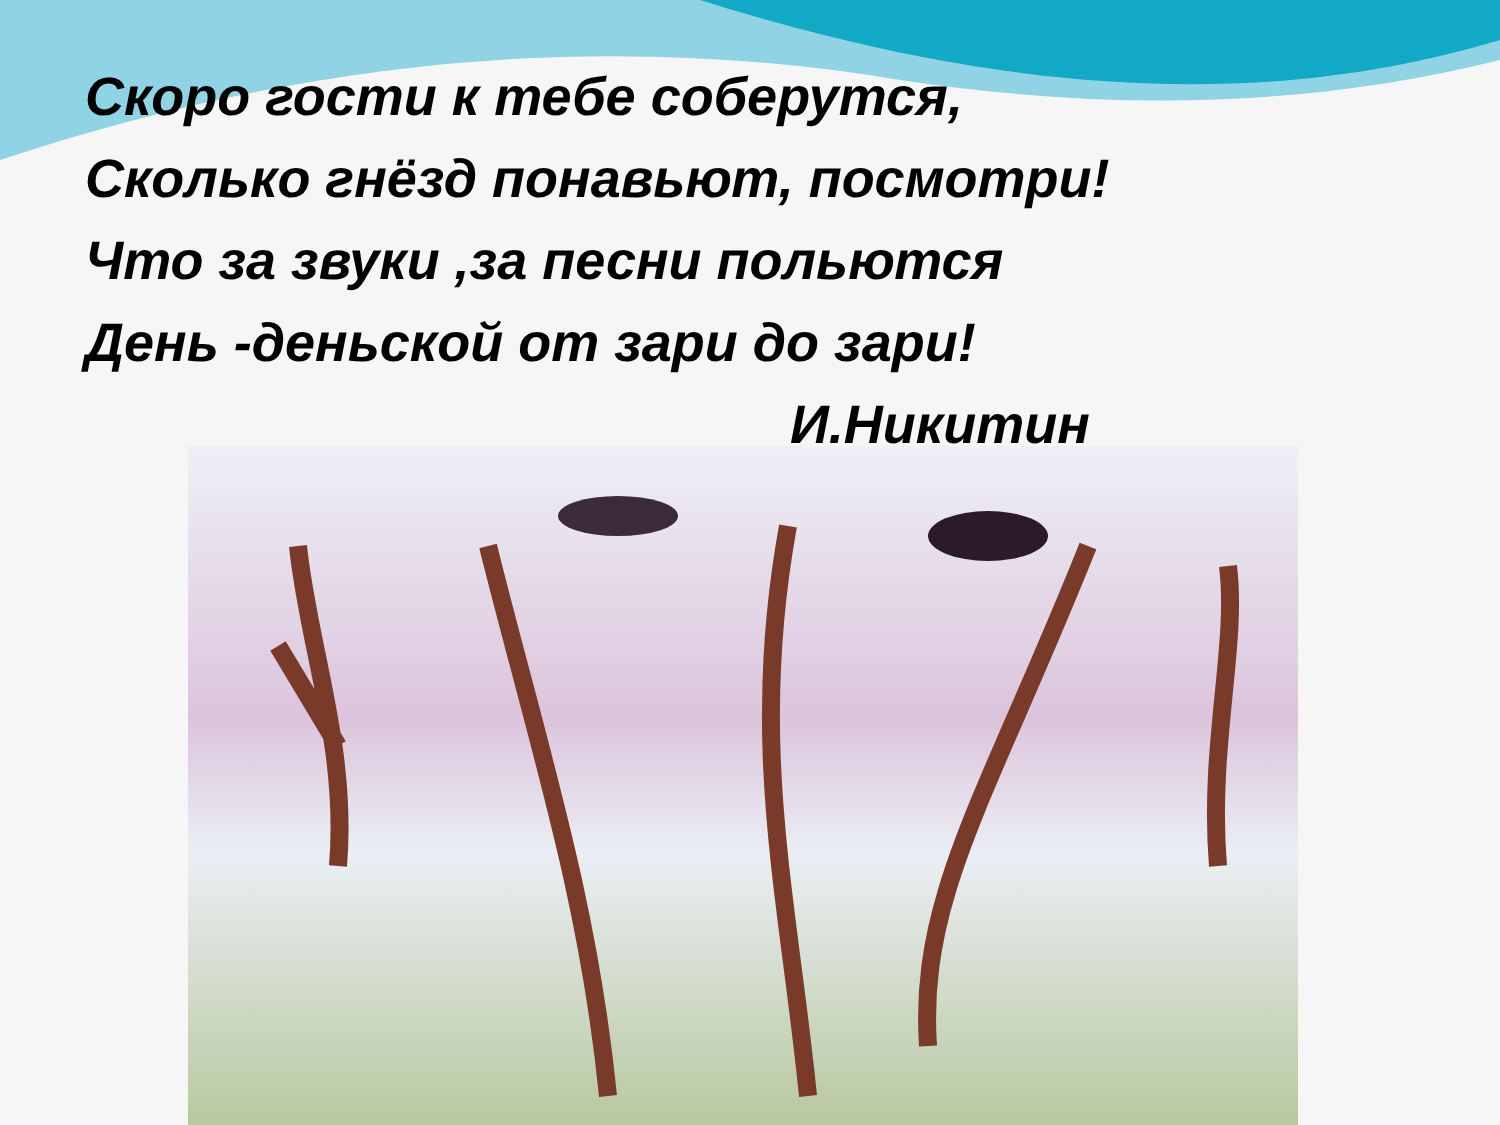Скоро гости к тебе соберутся,
Сколько гнёзд понавьют, посмотри!
Что за звуки ,за песни польются
День -деньской от зари до зари!
И.Никитин